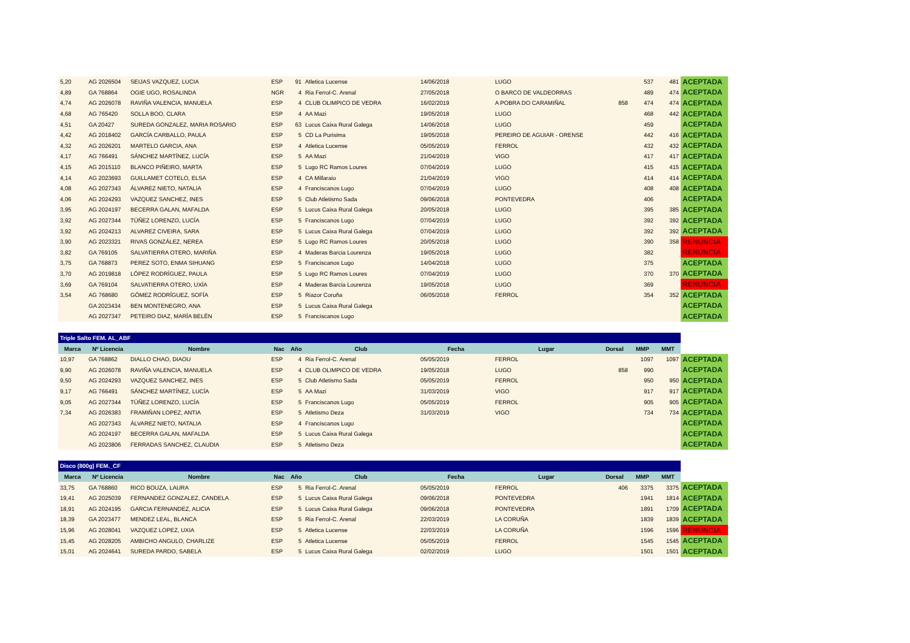| 5,20 | AG 2026504 | SEIJAS VAZQUEZ, LUCIA | ESP | 91 | Atletica Lucense | 14/06/2018 | LUGO | | 537 | 481 | ACEPTADA |
| 4,89 | GA 768864 | OGIE UGO, ROSALINDA | NGR | 4 | Ria Ferrol-C. Arenal | 27/05/2018 | O BARCO DE VALDEORRAS | | 489 | 474 | ACEPTADA |
| 4,74 | AG 2026078 | RAVIÑA VALENCIA, MANUELA | ESP | 4 | CLUB OLIMPICO DE VEDRA | 16/02/2019 | A POBRA DO CARAMIÑAL | 858 | 474 | 474 | ACEPTADA |
| 4,68 | AG 765420 | SOLLA BOO, CLARA | ESP | 4 | AA Mazi | 19/05/2018 | LUGO | | 468 | 442 | ACEPTADA |
| 4,51 | GA 20427 | SUREDA GONZALEZ, MARIA ROSARIO | ESP | 63 | Lucus Caixa Rural Galega | 14/06/2018 | LUGO | | 459 | | ACEPTADA |
| 4,42 | AG 2018402 | GARCÍA CARBALLO, PAULA | ESP | 5 | CD La Purisima | 19/05/2018 | PEREIRO DE AGUIAR - ORENSE | | 442 | 416 | ACEPTADA |
| 4,32 | AG 2026201 | MARTELO GARCIA, ANA | ESP | 4 | Atletica Lucense | 05/05/2019 | FERROL | | 432 | 432 | ACEPTADA |
| 4,17 | AG 766491 | SÁNCHEZ MARTÍNEZ, LUCÍA | ESP | 5 | AA Mazi | 21/04/2019 | VIGO | | 417 | 417 | ACEPTADA |
| 4,15 | AG 2015110 | BLANCO PIÑEIRO, MARTA | ESP | 5 | Lugo RC Ramos Loures | 07/04/2019 | LUGO | | 415 | 415 | ACEPTADA |
| 4,14 | AG 2023693 | GUILLAMET COTELO, ELSA | ESP | 4 | CA Millaraio | 21/04/2019 | VIGO | | 414 | 414 | ACEPTADA |
| 4,08 | AG 2027343 | ÁLVAREZ NIETO, NATALIA | ESP | 4 | Franciscanos Lugo | 07/04/2019 | LUGO | | 408 | 408 | ACEPTADA |
| 4,06 | AG 2024293 | VAZQUEZ SANCHEZ, INES | ESP | 5 | Club Atletismo Sada | 09/06/2018 | PONTEVEDRA | | 406 | | ACEPTADA |
| 3,95 | AG 2024197 | BECERRA GALAN, MAFALDA | ESP | 5 | Lucus Caixa Rural Galega | 20/05/2018 | LUGO | | 395 | 385 | ACEPTADA |
| 3,92 | AG 2027344 | TÚÑEZ LORENZO, LUCÍA | ESP | 5 | Franciscanos Lugo | 07/04/2019 | LUGO | | 392 | 392 | ACEPTADA |
| 3,92 | AG 2024213 | ALVAREZ CIVEIRA, SARA | ESP | 5 | Lucus Caixa Rural Galega | 07/04/2019 | LUGO | | 392 | 392 | ACEPTADA |
| 3,90 | AG 2023321 | RIVAS GONZÁLEZ, NEREA | ESP | 5 | Lugo RC Ramos Loures | 20/05/2018 | LUGO | | 390 | 358 | RENUNCIA |
| 3,82 | GA 769105 | SALVATIERRA OTERO, MARIÑA | ESP | 4 | Maderas Barcia Lourenza | 19/05/2018 | LUGO | | 382 | | RENUNCIA |
| 3,75 | GA 768873 | PEREZ SOTO, ENMA SIHUANG | ESP | 5 | Franciscanos Lugo | 14/04/2018 | LUGO | | 375 | | ACEPTADA |
| 3,70 | AG 2019818 | LÓPEZ RODRÍGUEZ, PAULA | ESP | 5 | Lugo RC Ramos Loures | 07/04/2019 | LUGO | | 370 | 370 | ACEPTADA |
| 3,69 | GA 769104 | SALVATIERRA OTERO, UXÍA | ESP | 4 | Maderas Barcia Lourenza | 19/05/2018 | LUGO | | 369 | | RENUNCIA |
| 3,54 | AG 768680 | GÓMEZ RODRÍGUEZ, SOFÍA | ESP | 5 | Riazor Coruña | 06/05/2018 | FERROL | | 354 | 352 | ACEPTADA |
| | GA 2023434 | BEN MONTENEGRO, ANA | ESP | 5 | Lucus Caixa Rural Galega | | | | | | ACEPTADA |
| | AG 2027347 | PETEIRO DIAZ, MARÍA BELÉN | ESP | 5 | Franciscanos Lugo | | | | | | ACEPTADA |
| Triple Salto FEM. AL_ABF | | | | | | | | | | | |
| Marca | Nº Licencia | Nombre | Nac | Año | Club | Fecha | Lugar | Dorsal | MMP | MMT | |
| 10,97 | GA 768862 | DIALLO CHAO, DIAOU | ESP | 4 | Ria Ferrol-C. Arenal | 05/05/2019 | FERROL | | 1097 | 1097 | ACEPTADA |
| 9,90 | AG 2026078 | RAVIÑA VALENCIA, MANUELA | ESP | 4 | CLUB OLIMPICO DE VEDRA | 19/05/2018 | LUGO | 858 | 990 | | ACEPTADA |
| 9,50 | AG 2024293 | VAZQUEZ SANCHEZ, INES | ESP | 5 | Club Atletismo Sada | 05/05/2019 | FERROL | | 950 | 950 | ACEPTADA |
| 9,17 | AG 766491 | SÁNCHEZ MARTÍNEZ, LUCÍA | ESP | 5 | AA Mazi | 31/03/2019 | VIGO | | 917 | 917 | ACEPTADA |
| 9,05 | AG 2027344 | TÚÑEZ LORENZO, LUCÍA | ESP | 5 | Franciscanos Lugo | 05/05/2019 | FERROL | | 905 | 905 | ACEPTADA |
| 7,34 | AG 2026383 | FRAMIÑAN LOPEZ, ANTIA | ESP | 5 | Atletismo Deza | 31/03/2019 | VIGO | | 734 | 734 | ACEPTADA |
| | AG 2027343 | ÁLVAREZ NIETO, NATALIA | ESP | 4 | Franciscanos Lugo | | | | | | ACEPTADA |
| | AG 2024197 | BECERRA GALAN, MAFALDA | ESP | 5 | Lucus Caixa Rural Galega | | | | | | ACEPTADA |
| | AG 2023806 | FERRADAS SANCHEZ, CLAUDIA | ESP | 5 | Atletismo Deza | | | | | | ACEPTADA |
| Disco (800g) FEM._CF | | | | | | | | | | | |
| Marca | Nº Licencia | Nombre | Nac | Año | Club | Fecha | Lugar | Dorsal | MMP | MMT | |
| 33,75 | GA 768860 | RICO BOUZA, LAURA | ESP | 5 | Ria Ferrol-C. Arenal | 05/05/2019 | FERROL | 406 | 3375 | 3375 | ACEPTADA |
| 19,41 | AG 2025039 | FERNANDEZ GONZALEZ, CANDELA | ESP | 5 | Lucus Caixa Rural Galega | 09/06/2018 | PONTEVEDRA | | 1941 | 1814 | ACEPTADA |
| 18,91 | AG 2024195 | GARCIA FERNANDEZ, ALICIA | ESP | 5 | Lucus Caixa Rural Galega | 09/06/2018 | PONTEVEDRA | | 1891 | 1709 | ACEPTADA |
| 18,39 | GA 2023477 | MENDEZ LEAL, BLANCA | ESP | 5 | Ria Ferrol-C. Arenal | 22/03/2019 | LA CORUÑA | | 1839 | 1839 | ACEPTADA |
| 15,96 | AG 2028041 | VAZQUEZ LOPEZ, UXIA | ESP | 5 | Atletica Lucense | 22/03/2019 | LA CORUÑA | | 1596 | 1596 | RENUNCIA |
| 15,45 | AG 2028205 | AMBICHO ANGULO, CHARLIZE | ESP | 5 | Atletica Lucense | 05/05/2019 | FERROL | | 1545 | 1545 | ACEPTADA |
| 15,01 | AG 2024641 | SUREDA PARDO, SABELA | ESP | 5 | Lucus Caixa Rural Galega | 02/02/2019 | LUGO | | 1501 | 1501 | ACEPTADA |